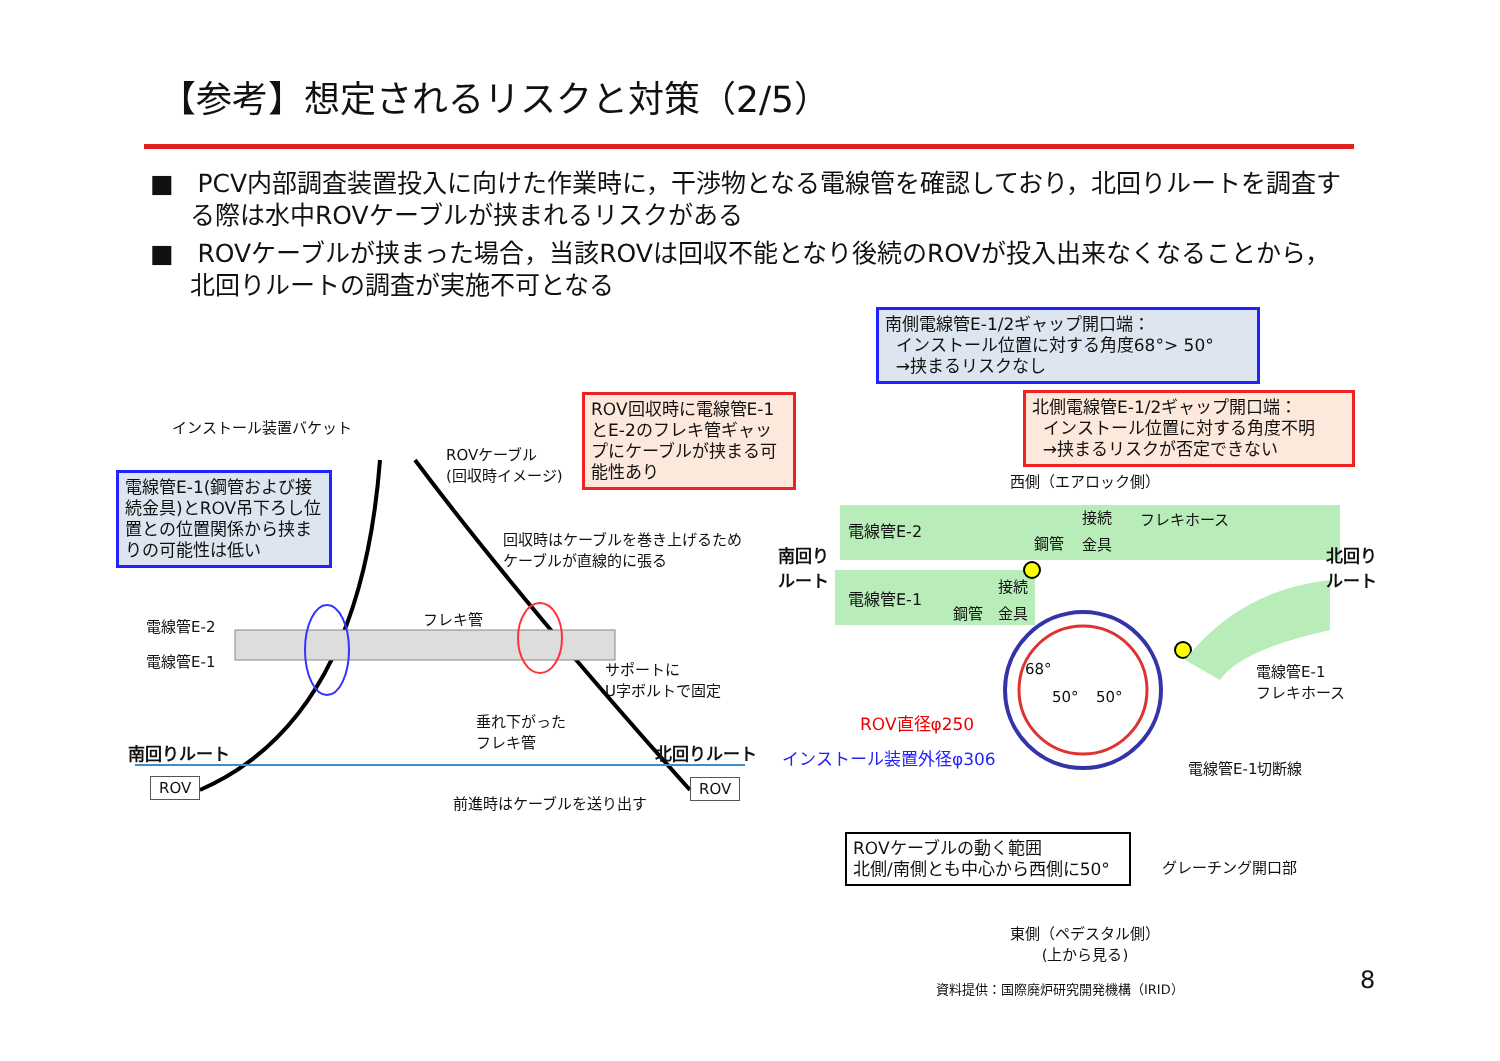【参考】想定されるリスクと対策（2/5）
■ PCV内部調査装置投入に向けた作業時に，干渉物となる電線管を確認しており，北回りルートを調査する際は水中ROVケーブルが挟まれるリスクがある
■ ROVケーブルが挟まった場合，当該ROVは回収不能となり後続のROVが投入出来なくなることから，北回りルートの調査が実施不可となる
電線管E-1(鋼管および接続金具)とROV吊下ろし位置との位置関係から挟まりの可能性は低い
ROV回収時に電線管E-1とE-2のフレキ管ギャップにケーブルが挟まる可能性あり
南側電線管E-1/2ギャップ開口端：
インストール位置に対する角度68°> 50°
→挟まるリスクなし
北側電線管E-1/2ギャップ開口端：
インストール位置に対する角度不明
→挟まるリスクが否定できない
ROVケーブルの動く範囲
北側/南側とも中心から西側に50°
インストール装置バケット
ROVケーブル
(回収時イメージ)
回収時はケーブルを巻き上げるため
ケーブルが直線的に張る
電線管E-2
電線管E-1
フレキ管
サポートに
U字ボルトで固定
垂れ下がった
フレキ管
南回りルート 北回りルート
ROV ROV
前進時はケーブルを送り出す
西側（エアロック側）
電線管E-2
接続 フレキホース
鋼管 金具
南回り
ルート
北回り
ルート
電線管E-1
接続
鋼管 金具
68°
50° 50°
電線管E-1
フレキホース
ROV直径φ250
インストール装置外径φ306
電線管E-1切断線
グレーチング開口部
東側（ペデスタル側）
(上から見る)
資料提供：国際廃炉研究開発機構（IRID）
8